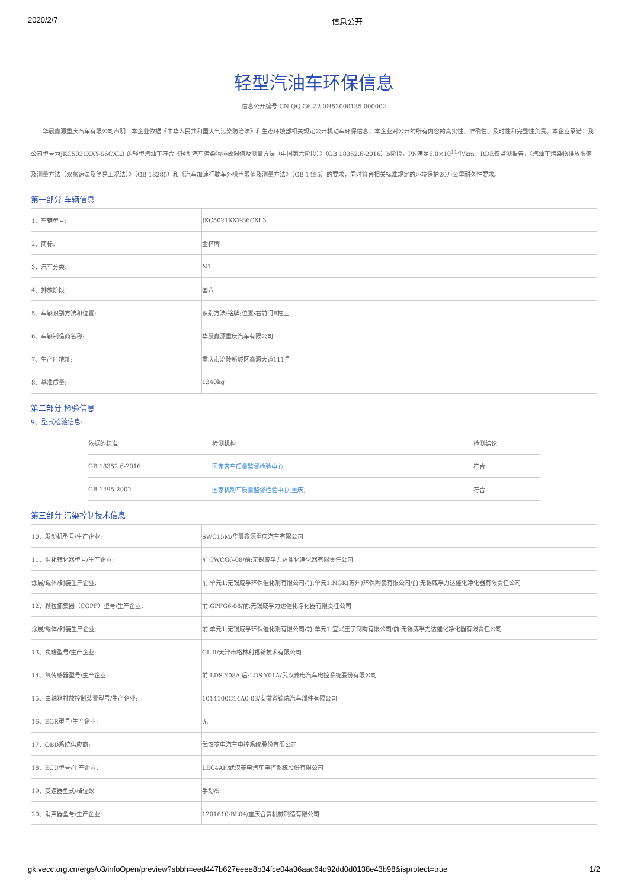2020/2/7 信息公开
轻型汽油车环保信息
信息公开编号:CN QQ G6 Z2 0H52000135 000002
华晨鑫源重庆汽车有限公司声明：本企业依据《中华人民共和国大气污染防治法》和生态环境部相关规定公开机动车环保信息，本企业对公开的所有内容的真实性、准确性、及时性和完整性负责。本企业承诺：我公司型号为JKC5021XXY-S6CXL3 的轻型汽油车符合《轻型汽车污染物排放限值及测量方法（中国第六阶段）》（GB 18352.6-2016）b阶段，PN满足6.0×10<sup>11</sup>个/km，RDE仅监测报告，《汽油车污染物排放限值及测量方法（双怠速法及简易工况法）》（GB 18285）和《汽车加速行驶车外噪声限值及测量方法》（GB 1495）的要求，同时符合相关标准规定的环境保护20万公里耐久性要求。
第一部分 车辆信息
| 1、车辆型号: | JKC5021XXY-S6CXL3 |
| 2、商标: | 金杯牌 |
| 3、汽车分类: | N1 |
| 4、排放阶段: | 国六 |
| 5、车辆识别方法和位置: | 识别方法:铭牌;位置:右前门B柱上 |
| 6、车辆制造商名称: | 华晨鑫源重庆汽车有限公司 |
| 7、生产厂地址: | 重庆市涪陵新城区鑫源大道111号 |
| 8、基准质量: | 1340kg |
第二部分 检验信息
9、型式检验信息:
| 依据的标准 | 检测机构 | 检测结论 |
| GB 18352.6-2016 | 国家客车质量监督检验中心 | 符合 |
| GB 1495-2002 | 国家机动车质量监督检验中心(重庆) | 符合 |
第三部分 污染控制技术信息
| 10、发动机型号/生产企业: | SWC15M/华晨鑫源重庆汽车有限公司 |
| 11、催化转化器型号/生产企业: | 前:TWCG6-08/前:无锡威孚力达催化净化器有限责任公司 |
| 涂层/载体/封装生产企业: | 前:单元1:无锡威孚环保催化剂有限公司/前:单元1:NGK(苏州)环保陶瓷有限公司/前:无锡威孚力达催化净化器有限责任公司 |
| 12、颗粒捕集器（CGPF）型号/生产企业: | 前:GPFG6-08/前:无锡威孚力达催化净化器有限责任公司 |
| 涂层/载体/封装生产企业: | 前:单元1:无锡威孚环保催化剂有限公司/前:单元1:宜兴王子制陶有限公司/前:无锡威孚力达催化净化器有限责任公司 |
| 13、炭罐型号/生产企业: | GL-Ⅱ/天津市格林利福新技术有限公司 |
| 14、氧传感器型号/生产企业: | 前:LDS-Y08A,后:LDS-Y01A/武汉菱电汽车电控系统股份有限公司 |
| 15、曲轴箱排放控制装置型号/生产企业: | 1014100C14A0-03/安徽省锦瑞汽车部件有限公司 |
| 16、EGR型号/生产企业: | 无 |
| 17、OBD系统供应商: | 武汉菱电汽车电控系统股份有限公司 |
| 18、ECU型号/生产企业: | LEC4AF/武汉菱电汽车电控系统股份有限公司 |
| 19、变速器型式/档位数 | 手动/5 |
| 20、消声器型号/生产企业: | 1201610-BL04/重庆合贵机械制造有限公司 |
gk.vecc.org.cn/ergs/o3/infoOpen/preview?sbbh=eed447b627eeee8b34fce04a36aac64d92dd0d0138e43b98&isprotect=true 1/2